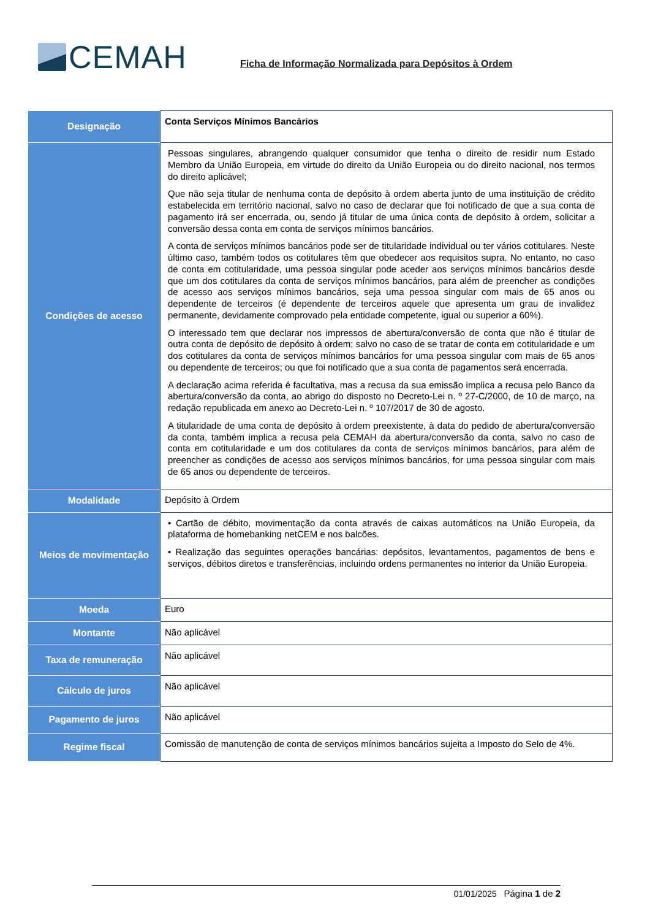CEMAH
Ficha de Informação Normalizada para Depósitos à Ordem
| Designação | Conta Serviços Mínimos Bancários |
| Condições de acesso | Pessoas singulares, abrangendo qualquer consumidor que tenha o direito de residir num Estado Membro da União Europeia, em virtude do direito da União Europeia ou do direito nacional, nos termos do direito aplicável; Que não seja titular de nenhuma conta de depósito à ordem aberta junto de uma instituição de crédito estabelecida em território nacional, salvo no caso de declarar que foi notificado de que a sua conta de pagamento irá ser encerrada, ou, sendo já titular de uma única conta de depósito à ordem, solicitar a conversão dessa conta em conta de serviços mínimos bancários. A conta de serviços mínimos bancários pode ser de titularidade individual ou ter vários cotitulares. Neste último caso, também todos os cotitulares têm que obedecer aos requisitos supra. No entanto, no caso de conta em cotitularidade, uma pessoa singular pode aceder aos serviços mínimos bancários desde que um dos cotitulares da conta de serviços mínimos bancários, para além de preencher as condições de acesso aos serviços mínimos bancários, seja uma pessoa singular com mais de 65 anos ou dependente de terceiros (é dependente de terceiros aquele que apresenta um grau de invalidez permanente, devidamente comprovado pela entidade competente, igual ou superior a 60%). O interessado tem que declarar nos impressos de abertura/conversão de conta que não é titular de outra conta de depósito de depósito à ordem; salvo no caso de se tratar de conta em cotitularidade e um dos cotitulares da conta de serviços mínimos bancários for uma pessoa singular com mais de 65 anos ou dependente de terceiros; ou que foi notificado que a sua conta de pagamentos será encerrada. A declaração acima referida é facultativa, mas a recusa da sua emissão implica a recusa pelo Banco da abertura/conversão da conta, ao abrigo do disposto no Decreto-Lei n. º 27-C/2000, de 10 de março, na redação republicada em anexo ao Decreto-Lei n. º 107/2017 de 30 de agosto. A titularidade de uma conta de depósito à ordem preexistente, à data do pedido de abertura/conversão da conta, também implica a recusa pela CEMAH da abertura/conversão da conta, salvo no caso de conta em cotitularidade e um dos cotitulares da conta de serviços mínimos bancários, para além de preencher as condições de acesso aos serviços mínimos bancários, for uma pessoa singular com mais de 65 anos ou dependente de terceiros. |
| Modalidade | Depósito à Ordem |
| Meios de movimentação | • Cartão de débito, movimentação da conta através de caixas automáticos na União Europeia, da plataforma de homebanking netCEM e nos balcões. • Realização das seguintes operações bancárias: depósitos, levantamentos, pagamentos de bens e serviços, débitos diretos e transferências, incluindo ordens permanentes no interior da União Europeia. |
| Moeda | Euro |
| Montante | Não aplicável |
| Taxa de remuneração | Não aplicável |
| Cálculo de juros | Não aplicável |
| Pagamento de juros | Não aplicável |
| Regime fiscal | Comissão de manutenção de conta de serviços mínimos bancários sujeita a Imposto do Selo de 4%. |
01/01/2025 Página 1 de 2